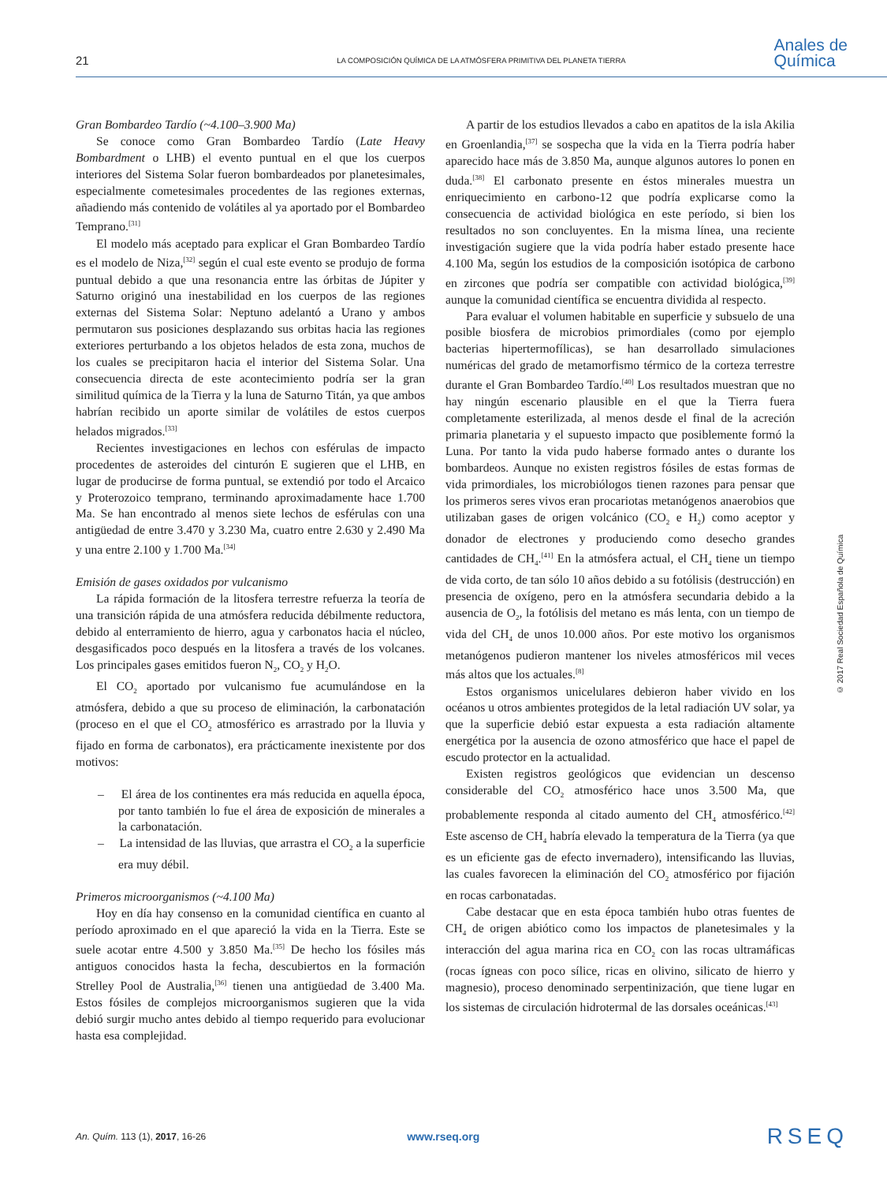21 LA COMPOSICIÓN QUÍMICA DE LA ATMÓSFERA PRIMITIVA DEL PLANETA TIERRA
Anales de
Química
© 2017 Real Sociedad Española de Química
Gran Bombardeo Tardío (~4.100–3.900 Ma)
Se conoce como Gran Bombardeo Tardío (Late Heavy Bombardment o LHB) el evento puntual en el que los cuerpos interiores del Sistema Solar fueron bombardeados por planetesimales, especialmente cometesimales procedentes de las regiones externas, añadiendo más contenido de volátiles al ya aportado por el Bombardeo Temprano.<sup>[31]</sup>
El modelo más aceptado para explicar el Gran Bombardeo Tardío es el modelo de Niza,<sup>[32]</sup> según el cual este evento se produjo de forma puntual debido a que una resonancia entre las órbitas de Júpiter y Saturno originó una inestabilidad en los cuerpos de las regiones externas del Sistema Solar: Neptuno adelantó a Urano y ambos permutaron sus posiciones desplazando sus orbitas hacia las regiones exteriores perturbando a los objetos helados de esta zona, muchos de los cuales se precipitaron hacia el interior del Sistema Solar. Una consecuencia directa de este acontecimiento podría ser la gran similitud química de la Tierra y la luna de Saturno Titán, ya que ambos habrían recibido un aporte similar de volátiles de estos cuerpos helados migrados.<sup>[33]</sup>
Recientes investigaciones en lechos con esférulas de impacto procedentes de asteroides del cinturón E sugieren que el LHB, en lugar de producirse de forma puntual, se extendió por todo el Arcaico y Proterozoico temprano, terminando aproximadamente hace 1.700 Ma. Se han encontrado al menos siete lechos de esférulas con una antigüedad de entre 3.470 y 3.230 Ma, cuatro entre 2.630 y 2.490 Ma y una entre 2.100 y 1.700 Ma.<sup>[34]</sup>
Emisión de gases oxidados por vulcanismo
La rápida formación de la litosfera terrestre refuerza la teoría de una transición rápida de una atmósfera reducida débilmente reductora, debido al enterramiento de hierro, agua y carbonatos hacia el núcleo, desgasificados poco después en la litosfera a través de los volcanes. Los principales gases emitidos fueron N<sub>2</sub>, CO<sub>2</sub> y H<sub>2</sub>O.
El CO<sub>2</sub> aportado por vulcanismo fue acumulándose en la atmósfera, debido a que su proceso de eliminación, la carbonatación (proceso en el que el CO<sub>2</sub> atmosférico es arrastrado por la lluvia y fijado en forma de carbonatos), era prácticamente inexistente por dos motivos:
– El área de los continentes era más reducida en aquella época, por tanto también lo fue el área de exposición de minerales a la carbonatación.
– La intensidad de las lluvias, que arrastra el CO<sub>2</sub> a la superficie era muy débil.
Primeros microorganismos (~4.100 Ma)
Hoy en día hay consenso en la comunidad científica en cuanto al período aproximado en el que apareció la vida en la Tierra. Este se suele acotar entre 4.500 y 3.850 Ma.<sup>[35]</sup> De hecho los fósiles más antiguos conocidos hasta la fecha, descubiertos en la formación Strelley Pool de Australia,<sup>[36]</sup> tienen una antigüedad de 3.400 Ma. Estos fósiles de complejos microorganismos sugieren que la vida debió surgir mucho antes debido al tiempo requerido para evolucionar hasta esa complejidad.
A partir de los estudios llevados a cabo en apatitos de la isla Akilia en Groenlandia,<sup>[37]</sup> se sospecha que la vida en la Tierra podría haber aparecido hace más de 3.850 Ma, aunque algunos autores lo ponen en duda.<sup>[38]</sup> El carbonato presente en éstos minerales muestra un enriquecimiento en carbono-12 que podría explicarse como la consecuencia de actividad biológica en este período, si bien los resultados no son concluyentes. En la misma línea, una reciente investigación sugiere que la vida podría haber estado presente hace 4.100 Ma, según los estudios de la composición isotópica de carbono en zircones que podría ser compatible con actividad biológica,<sup>[39]</sup> aunque la comunidad científica se encuentra dividida al respecto.
Para evaluar el volumen habitable en superficie y subsuelo de una posible biosfera de microbios primordiales (como por ejemplo bacterias hipertermofílicas), se han desarrollado simulaciones numéricas del grado de metamorfismo térmico de la corteza terrestre durante el Gran Bombardeo Tardío.<sup>[40]</sup> Los resultados muestran que no hay ningún escenario plausible en el que la Tierra fuera completamente esterilizada, al menos desde el final de la acreción primaria planetaria y el supuesto impacto que posiblemente formó la Luna. Por tanto la vida pudo haberse formado antes o durante los bombardeos. Aunque no existen registros fósiles de estas formas de vida primordiales, los microbiólogos tienen razones para pensar que los primeros seres vivos eran procariotas metanógenos anaerobios que utilizaban gases de origen volcánico (CO<sub>2</sub> e H<sub>2</sub>) como aceptor y donador de electrones y produciendo como desecho grandes cantidades de CH<sub>4</sub>.<sup>[41]</sup> En la atmósfera actual, el CH<sub>4</sub> tiene un tiempo de vida corto, de tan sólo 10 años debido a su fotólisis (destrucción) en presencia de oxígeno, pero en la atmósfera secundaria debido a la ausencia de O<sub>2</sub>, la fotólisis del metano es más lenta, con un tiempo de vida del CH<sub>4</sub> de unos 10.000 años. Por este motivo los organismos metanógenos pudieron mantener los niveles atmosféricos mil veces más altos que los actuales.<sup>[8]</sup>
Estos organismos unicelulares debieron haber vivido en los océanos u otros ambientes protegidos de la letal radiación UV solar, ya que la superficie debió estar expuesta a esta radiación altamente energética por la ausencia de ozono atmosférico que hace el papel de escudo protector en la actualidad.
Existen registros geológicos que evidencian un descenso considerable del CO<sub>2</sub> atmosférico hace unos 3.500 Ma, que probablemente responda al citado aumento del CH<sub>4</sub> atmosférico.<sup>[42]</sup> Este ascenso de CH<sub>4</sub> habría elevado la temperatura de la Tierra (ya que es un eficiente gas de efecto invernadero), intensificando las lluvias, las cuales favorecen la eliminación del CO<sub>2</sub> atmosférico por fijación en rocas carbonatadas.
Cabe destacar que en esta época también hubo otras fuentes de CH<sub>4</sub> de origen abiótico como los impactos de planetesimales y la interacción del agua marina rica en CO<sub>2</sub> con las rocas ultramáficas (rocas ígneas con poco sílice, ricas en olivino, silicato de hierro y magnesio), proceso denominado serpentinización, que tiene lugar en los sistemas de circulación hidrotermal de las dorsales oceánicas.<sup>[43]</sup>
An. Quím. 113 (1), 2017, 16-26 www.rseq.org RSEQ